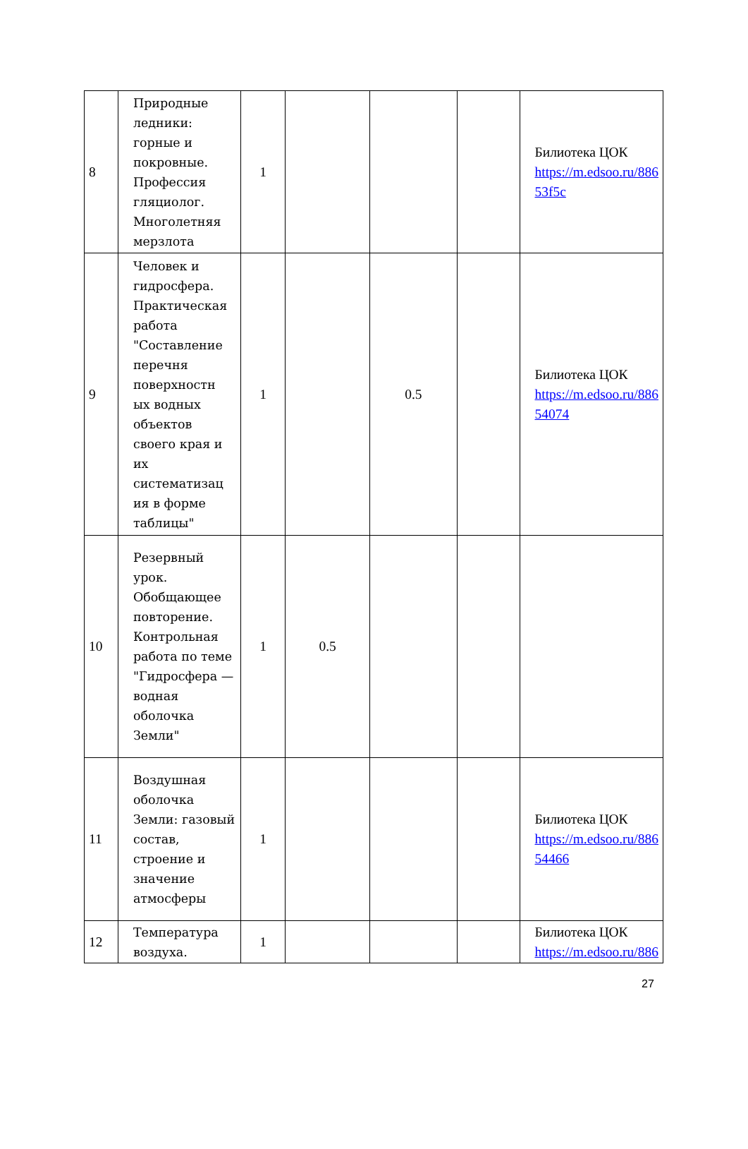| 8 | Природные ледники: горные и покровные. Профессия гляциолог. Многолетняя мерзлота | 1 | | | | Билиотека ЦОК https://m.edsoo.ru/886 53f5c |
| 9 | Человек и гидросфера. Практическая работа "Составление перечня поверхностн ых водных объектов своего края и их систематизац ия в форме таблицы" | 1 | | 0.5 | | Билиотека ЦОК https://m.edsoo.ru/886 54074 |
| 10 | Резервный урок. Обобщающее повторение. Контрольная работа по теме "Гидросфера — водная оболочка Земли" | 1 | 0.5 | | | |
| 11 | Воздушная оболочка Земли: газовый состав, строение и значение атмосферы | 1 | | | | Билиотека ЦОК https://m.edsoo.ru/886 54466 |
| 12 | Температура воздуха. | 1 | | | | Билиотека ЦОК https://m.edsoo.ru/886 |
27